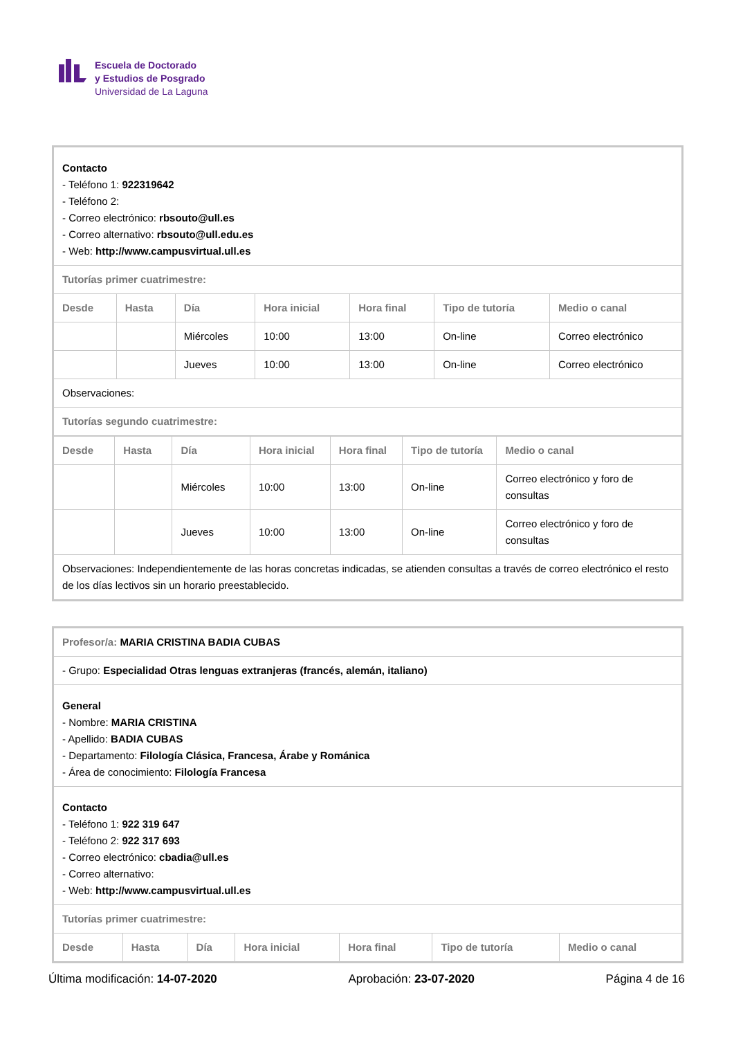Escuela de Doctorado
y Estudios de Posgrado
Universidad de La Laguna
| Contacto - Teléfono 1: 922319642 - Teléfono 2: - Correo electrónico: rbsouto@ull.es - Correo alternativo: rbsouto@ull.edu.es - Web: http://www.campusvirtual.ull.es | | | | | | |
| Tutorías primer cuatrimestre: | | | | | | |
| Desde | Hasta | Día | Hora inicial | Hora final | Tipo de tutoría | Medio o canal |
| | | Miércoles | 10:00 | 13:00 | On-line | Correo electrónico |
| | | Jueves | 10:00 | 13:00 | On-line | Correo electrónico |
| Observaciones: | | | | | | |
| Tutorías segundo cuatrimestre: | | | | | | |
| Desde | Hasta | Día | Hora inicial | Hora final | Tipo de tutoría | Medio o canal |
| --- | --- | --- | --- | --- | --- | --- |
| | | Miércoles | 10:00 | 13:00 | On-line | Correo electrónico y foro de consultas |
| | | Jueves | 10:00 | 13:00 | On-line | Correo electrónico y foro de consultas |
| Observaciones: Independientemente de las horas concretas indicadas, se atienden consultas a través de correo electrónico el resto de los días lectivos sin un horario preestablecido. | | | | | | |
| Profesor/a: MARIA CRISTINA BADIA CUBAS | | | | | | |
| - Grupo: Especialidad Otras lenguas extranjeras (francés, alemán, italiano) | | | | | | |
| General - Nombre: MARIA CRISTINA - Apellido: BADIA CUBAS - Departamento: Filología Clásica, Francesa, Árabe y Románica - Área de conocimiento: Filología Francesa | | | | | | |
| Contacto - Teléfono 1: 922 319 647 - Teléfono 2: 922 317 693 - Correo electrónico: cbadia@ull.es - Correo alternativo: - Web: http://www.campusvirtual.ull.es | | | | | | |
| Tutorías primer cuatrimestre: | | | | | | |
| Desde | Hasta | Día | Hora inicial | Hora final | Tipo de tutoría | Medio o canal |
Última modificación: 14-07-2020 Aprobación: 23-07-2020 Página 4 de 16